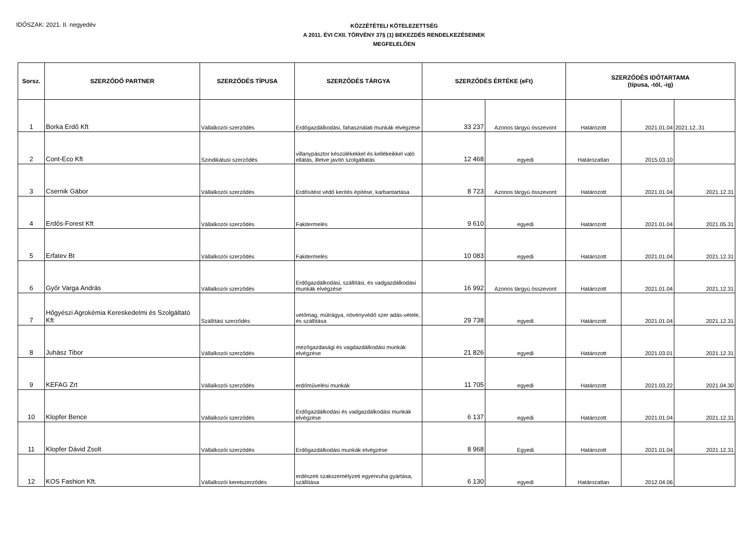IDŐSZAK: 2021. II. negyedév
KÖZZÉTÉTELI KÖTELEZETTSÉG
A 2011. ÉVI CXII. TÖRVÉNY 37§ (1) BEKEZDÉS RENDELKEZÉSEINEK
MEGFELELŐEN
| Sorsz. | SZERZŐDŐ PARTNER | SZERZŐDÉS TÍPUSA | SZERZŐDÉS TÁRGYA | SZERZŐDÉS ÉRTÉKE (eFt) | | SZERZŐDÉS IDŐTARTAMA (típusa, -tól, -ig) | | |
| --- | --- | --- | --- | --- | --- | --- | --- | --- |
| 1 | Borka Erdő Kft | Vállalkozói szerződés | Erdőgazdálkodási, fahasználati munkák elvégzése | 33 237 | Azonos tárgyú összevont | Határozott | 2021.01.04 | 2021.12..31 |
| 2 | Cont-Eco Kft | Szindikátusi szerződés | villanypásztor készülékekkel és kellékeikkel való ellátás, illetve javító szolgáltatás | 12 468 | egyedi | Határozatlan | 2015.03.10 | |
| 3 | Csernik Gábor | Vállalkozói szerződés | Erdősítést védő kerítés építése, karbantartása | 8 723 | Azonos tárgyú összevont | Határozott | 2021.01.04 | 2021.12.31 |
| 4 | Erdős-Forest Kft | Vállalkozói szerződés | Fakitermelés | 9 610 | egyedi | Határozott | 2021.01.04 | 2021.05.31 |
| 5 | Erfatev Bt | Vállalkozói szerződés | Fakitermelés | 10 083 | egyedi | Határozott | 2021.01.04 | 2021.12.31 |
| 6 | Győr Varga András | Vállalkozói szerződés | Erdőgazdálkodási, szállítási, és vadgazdálkodási munkák elvégzése | 16 992 | Azonos tárgyú összevont | Határozott | 2021.01.04 | 2021.12.31 |
| 7 | Hőgyészi Agrokémia Kereskedelmi és Szolgáltató Kft | Szállítási szerződés | vetőmag, műtrágya, növényvédő szer adás-vétele, és szállítása | 29 738 | egyedi | Határozott | 2021.01.04 | 2021.12.31 |
| 8 | Juhász Tibor | Vállalkozói szerződés | mezőgazdasági és vagdazdálkodási munkák elvégzése | 21 826 | egyedi | Határozott | 2021.03.01 | 2021.12.31 |
| 9 | KEFAG Zrt | Vállalkozói szerződés | erdőművelési munkák | 11 705 | egyedi | Határozott | 2021.03.22 | 2021.04.30 |
| 10 | Klopfer Bence | Vállalkozói szerződés | Erdőgazdálkodási és vadgazdálkodási munkák elvégzése | 6 137 | egyedi | Határozott | 2021.01.04 | 2021.12.31 |
| 11 | Klopfer Dávid Zsolt | Vállalkozói szerződés | Erdőgazdálkodási munkák elvégzése | 8 968 | Egyedi | Határozott | 2021.01.04 | 2021.12.31 |
| 12 | KOS Fashion Kft. | Vállalkozói keretszerződés | erdészeti szakszemélyzeti egyenruha gyártása, szállítása | 6 130 | egyedi | Határozatlan | 2012.04.06 | |